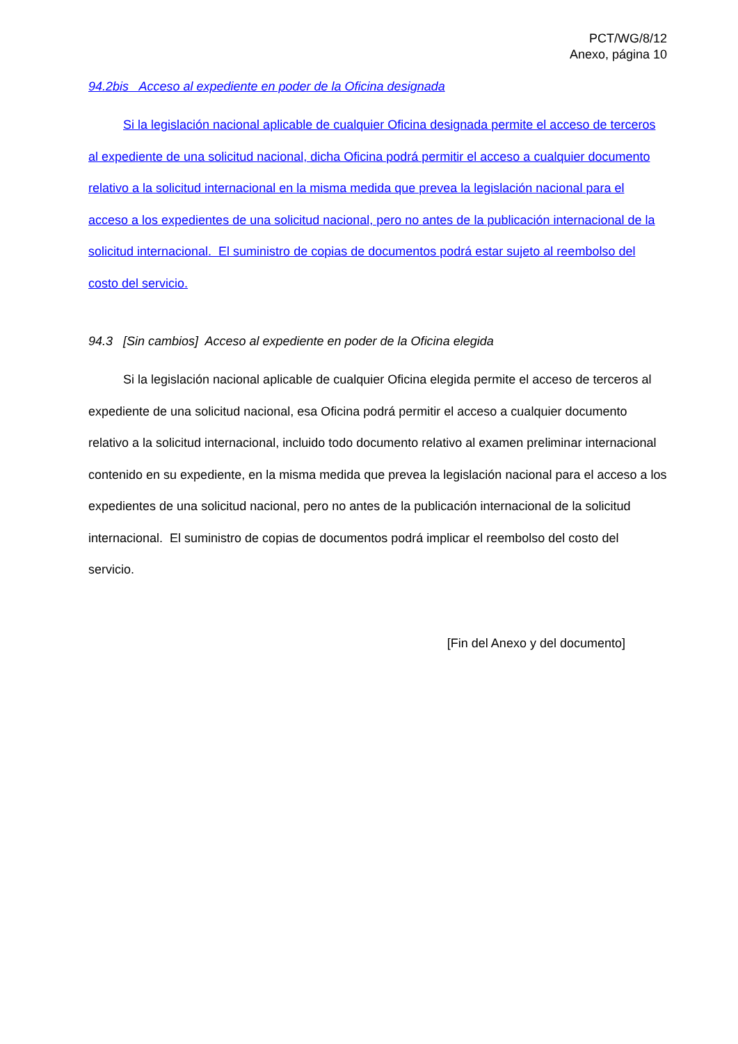PCT/WG/8/12
Anexo, página 10
94.2bis Acceso al expediente en poder de la Oficina designada
Si la legislación nacional aplicable de cualquier Oficina designada permite el acceso de terceros al expediente de una solicitud nacional, dicha Oficina podrá permitir el acceso a cualquier documento relativo a la solicitud internacional en la misma medida que prevea la legislación nacional para el acceso a los expedientes de una solicitud nacional, pero no antes de la publicación internacional de la solicitud internacional. El suministro de copias de documentos podrá estar sujeto al reembolso del costo del servicio.
94.3 [Sin cambios] Acceso al expediente en poder de la Oficina elegida
Si la legislación nacional aplicable de cualquier Oficina elegida permite el acceso de terceros al expediente de una solicitud nacional, esa Oficina podrá permitir el acceso a cualquier documento relativo a la solicitud internacional, incluido todo documento relativo al examen preliminar internacional contenido en su expediente, en la misma medida que prevea la legislación nacional para el acceso a los expedientes de una solicitud nacional, pero no antes de la publicación internacional de la solicitud internacional. El suministro de copias de documentos podrá implicar el reembolso del costo del servicio.
[Fin del Anexo y del documento]